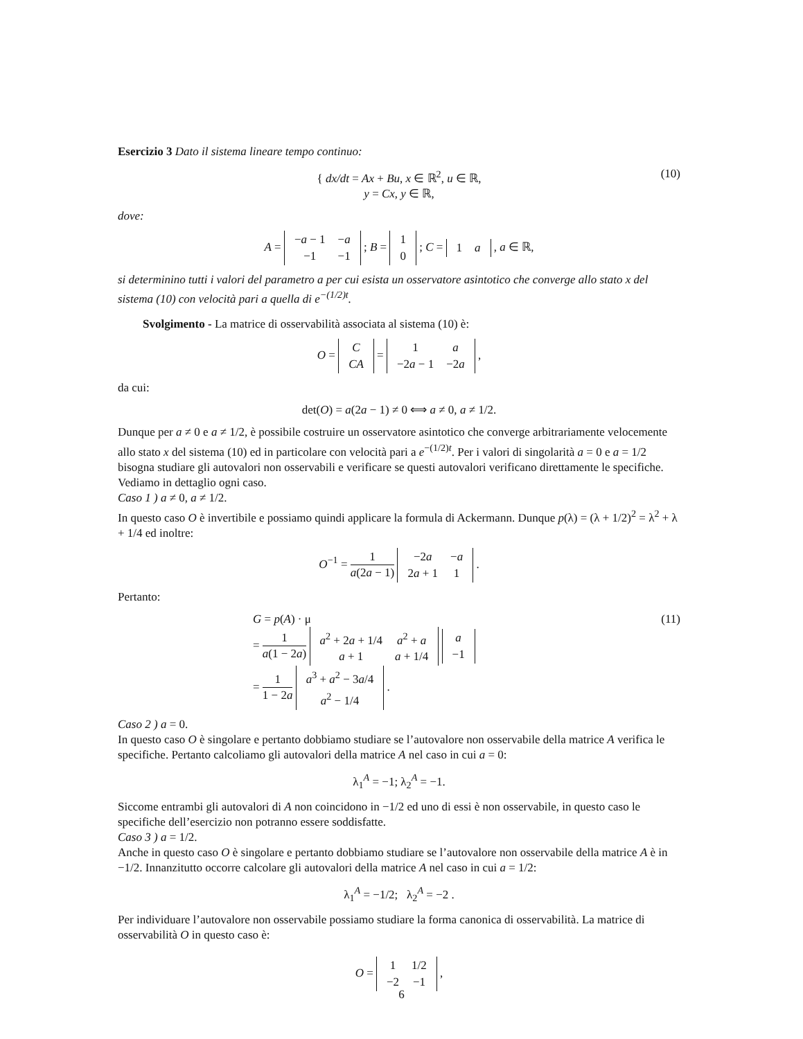Esercizio 3 Dato il sistema lineare tempo continuo:
{ dx/dt = Ax + Bu, x ∈ ℝ<sup>2</sup>, u ∈ ℝ,
y = Cx, y ∈ ℝ,
(10)
dove:
A =
| − a − 1 | − a |
| −1 | −1 |
; B =
| 1 |
| 0 |
; C =
| 1 | a |
, a ∈ ℝ,
si determinino tutti i valori del parametro a per cui esista un osservatore asintotico che converge allo stato x del sistema (10) con velocità pari a quella di e<sup>−(1/2)t</sup>.
Svolgimento - La matrice di osservabilità associata al sistema (10) è:
O =
| C |
| CA |
=
| 1 | a |
| −2 a − 1 | −2 a |
,
da cui:
det(O) = a(2a − 1) ≠ 0 ⟺ a ≠ 0, a ≠ 1/2.
Dunque per a ≠ 0 e a ≠ 1/2, è possibile costruire un osservatore asintotico che converge arbitrariamente velocemente allo stato x del sistema (10) ed in particolare con velocità pari a e<sup>−(1/2)t</sup>. Per i valori di singolarità a = 0 e a = 1/2 bisogna studiare gli autovalori non osservabili e verificare se questi autovalori verificano direttamente le specifiche. Vediamo in dettaglio ogni caso.
Caso 1 ) a ≠ 0, a ≠ 1/2.
In questo caso O è invertibile e possiamo quindi applicare la formula di Ackermann. Dunque p(λ) = (λ + 1/2)<sup>2</sup> = λ<sup>2</sup> + λ + 1/4 ed inoltre:
O<sup>−1</sup> = 1 a(2a − 1)
| −2 a | − a |
| 2 a + 1 | 1 |
.
Pertanto:
G = p(A) · μ (11)
= 1 a(1 − 2a)
| a<sup>2</sup> + 2 a + 1/4 | a<sup>2</sup> + a |
| a + 1 | a + 1/4 |
| a |
| −1 |
= 1 1 − 2a
| a<sup>3</sup> + a<sup>2</sup> − 3 a /4 |
| a<sup>2</sup> − 1/4 |
.
Caso 2 ) a = 0.
In questo caso O è singolare e pertanto dobbiamo studiare se l’autovalore non osservabile della matrice A verifica le specifiche. Pertanto calcoliamo gli autovalori della matrice A nel caso in cui a = 0:
λ<sub>1</sub><sup>A</sup> = −1; λ<sub>2</sub><sup>A</sup> = −1.
Siccome entrambi gli autovalori di A non coincidono in −1/2 ed uno di essi è non osservabile, in questo caso le specifiche dell’esercizio non potranno essere soddisfatte.
Caso 3 ) a = 1/2.
Anche in questo caso O è singolare e pertanto dobbiamo studiare se l’autovalore non osservabile della matrice A è in −1/2. Innanzitutto occorre calcolare gli autovalori della matrice A nel caso in cui a = 1/2:
λ<sub>1</sub><sup>A</sup> = −1/2; λ<sub>2</sub><sup>A</sup> = −2 .
Per individuare l’autovalore non osservabile possiamo studiare la forma canonica di osservabilità. La matrice di osservabilità O in questo caso è:
O =
| 1 | 1/2 |
| −2 | −1 |
,
6